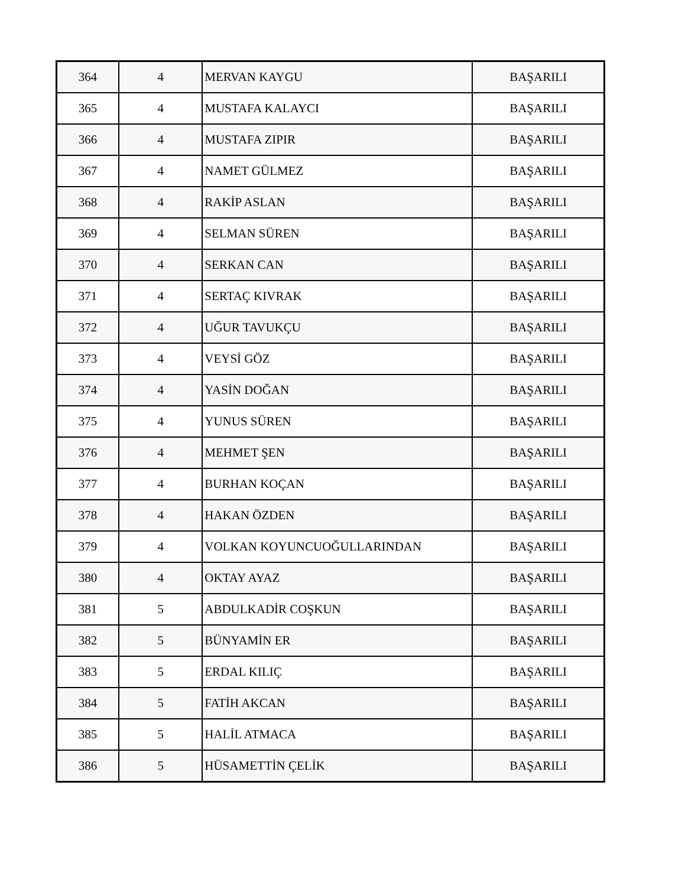| 364 | 4 | MERVAN KAYGU | BAŞARILI |
| 365 | 4 | MUSTAFA KALAYCI | BAŞARILI |
| 366 | 4 | MUSTAFA ZIPIR | BAŞARILI |
| 367 | 4 | NAMET GÜLMEZ | BAŞARILI |
| 368 | 4 | RAKİP ASLAN | BAŞARILI |
| 369 | 4 | SELMAN SÜREN | BAŞARILI |
| 370 | 4 | SERKAN CAN | BAŞARILI |
| 371 | 4 | SERTAÇ KIVRAK | BAŞARILI |
| 372 | 4 | UĞUR TAVUKÇU | BAŞARILI |
| 373 | 4 | VEYSİ GÖZ | BAŞARILI |
| 374 | 4 | YASİN DOĞAN | BAŞARILI |
| 375 | 4 | YUNUS SÜREN | BAŞARILI |
| 376 | 4 | MEHMET ŞEN | BAŞARILI |
| 377 | 4 | BURHAN KOÇAN | BAŞARILI |
| 378 | 4 | HAKAN ÖZDEN | BAŞARILI |
| 379 | 4 | VOLKAN KOYUNCUOĞULLARINDAN | BAŞARILI |
| 380 | 4 | OKTAY AYAZ | BAŞARILI |
| 381 | 5 | ABDULKADİR COŞKUN | BAŞARILI |
| 382 | 5 | BÜNYAMİN ER | BAŞARILI |
| 383 | 5 | ERDAL KILIÇ | BAŞARILI |
| 384 | 5 | FATİH AKCAN | BAŞARILI |
| 385 | 5 | HALİL ATMACA | BAŞARILI |
| 386 | 5 | HÜSAMETTİN ÇELİK | BAŞARILI |